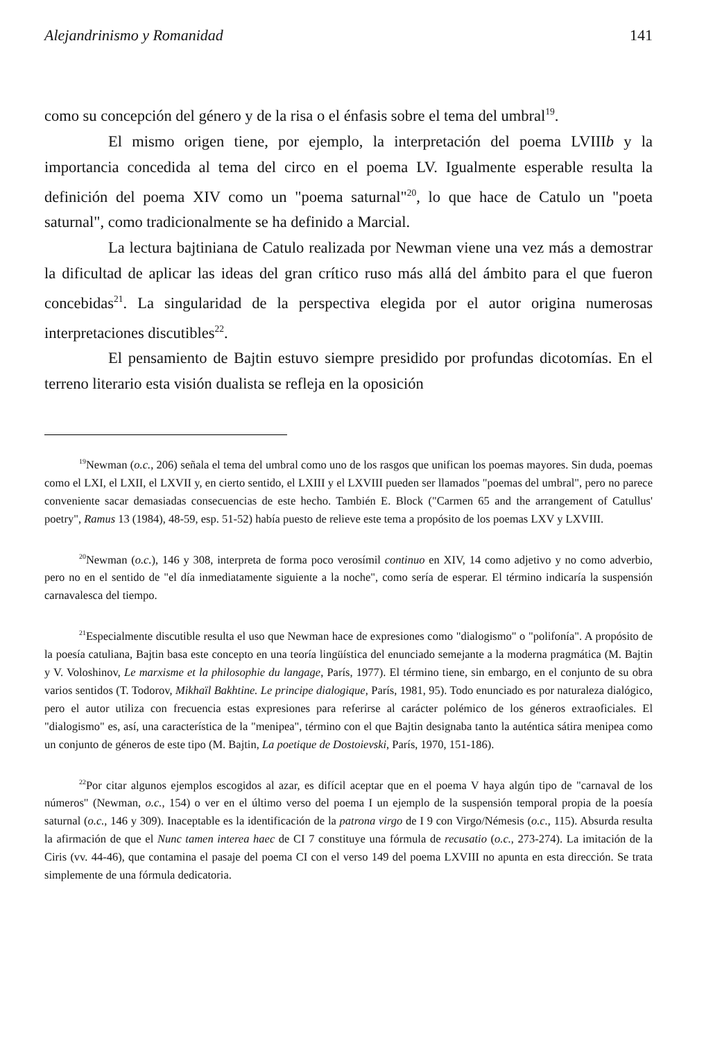Alejandrinismo y Romanidad 141
como su concepción del género y de la risa o el énfasis sobre el tema del umbral<sup>19</sup>.
El mismo origen tiene, por ejemplo, la interpretación del poema LVIIIb y la importancia concedida al tema del circo en el poema LV. Igualmente esperable resulta la definición del poema XIV como un "poema saturnal"<sup>20</sup>, lo que hace de Catulo un "poeta saturnal", como tradicionalmente se ha definido a Marcial.
La lectura bajtiniana de Catulo realizada por Newman viene una vez más a demostrar la dificultad de aplicar las ideas del gran crítico ruso más allá del ámbito para el que fueron concebidas<sup>21</sup>. La singularidad de la perspectiva elegida por el autor origina numerosas interpretaciones discutibles<sup>22</sup>.
El pensamiento de Bajtin estuvo siempre presidido por profundas dicotomías. En el terreno literario esta visión dualista se refleja en la oposición
<sup>19</sup> Newman (o.c., 206) señala el tema del umbral como uno de los rasgos que unifican los poemas mayores. Sin duda, poemas como el LXI, el LXII, el LXVII y, en cierto sentido, el LXIII y el LXVIII pueden ser llamados "poemas del umbral", pero no parece conveniente sacar demasiadas consecuencias de este hecho. También E. Block ("Carmen 65 and the arrangement of Catullus' poetry", Ramus 13 (1984), 48-59, esp. 51-52) había puesto de relieve este tema a propósito de los poemas LXV y LXVIII.
<sup>20</sup> Newman (o.c.), 146 y 308, interpreta de forma poco verosímil continuo en XIV, 14 como adjetivo y no como adverbio, pero no en el sentido de "el día inmediatamente siguiente a la noche", como sería de esperar. El término indicaría la suspensión carnavalesca del tiempo.
<sup>21</sup> Especialmente discutible resulta el uso que Newman hace de expresiones como "dialogismo" o "polifonía". A propósito de la poesía catuliana, Bajtin basa este concepto en una teoría lingüística del enunciado semejante a la moderna pragmática (M. Bajtin y V. Voloshinov, Le marxisme et la philosophie du langage, París, 1977). El término tiene, sin embargo, en el conjunto de su obra varios sentidos (T. Todorov, Mikhaïl Bakhtine. Le principe dialogique, París, 1981, 95). Todo enunciado es por naturaleza dialógico, pero el autor utiliza con frecuencia estas expresiones para referirse al carácter polémico de los géneros extraoficiales. El "dialogismo" es, así, una característica de la "menipea", término con el que Bajtin designaba tanto la auténtica sátira menipea como un conjunto de géneros de este tipo (M. Bajtin, La poetique de Dostoievski, París, 1970, 151-186).
<sup>22</sup> Por citar algunos ejemplos escogidos al azar, es difícil aceptar que en el poema V haya algún tipo de "carnaval de los números" (Newman, o.c., 154) o ver en el último verso del poema I un ejemplo de la suspensión temporal propia de la poesía saturnal (o.c., 146 y 309). Inaceptable es la identificación de la patrona virgo de I 9 con Virgo/Némesis (o.c., 115). Absurda resulta la afirmación de que el Nunc tamen interea haec de CI 7 constituye una fórmula de recusatio (o.c., 273-274). La imitación de la Ciris (vv. 44-46), que contamina el pasaje del poema CI con el verso 149 del poema LXVIII no apunta en esta dirección. Se trata simplemente de una fórmula dedicatoria.